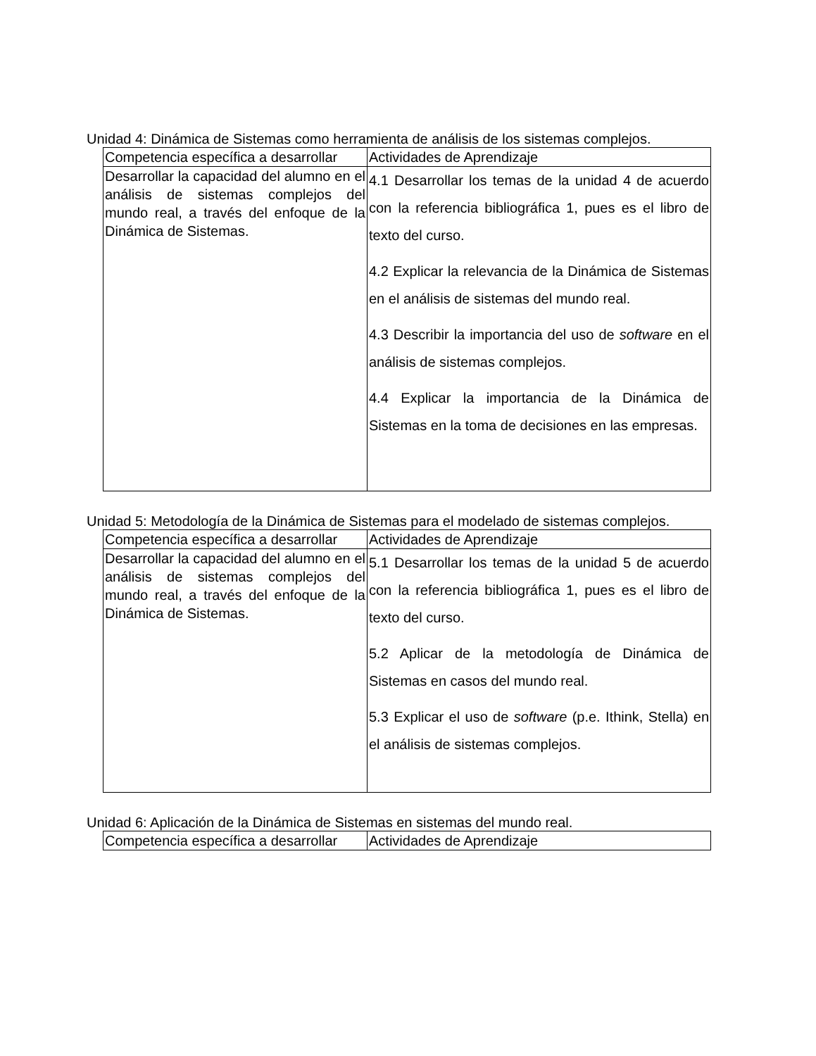Unidad 4: Dinámica de Sistemas como herramienta de análisis de los sistemas complejos.
| Competencia específica a desarrollar | Actividades de Aprendizaje |
| Desarrollar la capacidad del alumno en el análisis de sistemas complejos del mundo real, a través del enfoque de la Dinámica de Sistemas. | 4.1 Desarrollar los temas de la unidad 4 de acuerdo con la referencia bibliográfica 1, pues es el libro de texto del curso. 4.2 Explicar la relevancia de la Dinámica de Sistemas en el análisis de sistemas del mundo real. 4.3 Describir la importancia del uso de software en el análisis de sistemas complejos. 4.4 Explicar la importancia de la Dinámica de Sistemas en la toma de decisiones en las empresas. |
Unidad 5: Metodología de la Dinámica de Sistemas para el modelado de sistemas complejos.
| Competencia específica a desarrollar | Actividades de Aprendizaje |
| Desarrollar la capacidad del alumno en el análisis de sistemas complejos del mundo real, a través del enfoque de la Dinámica de Sistemas. | 5.1 Desarrollar los temas de la unidad 5 de acuerdo con la referencia bibliográfica 1, pues es el libro de texto del curso. 5.2 Aplicar de la metodología de Dinámica de Sistemas en casos del mundo real. 5.3 Explicar el uso de software (p.e. Ithink, Stella) en el análisis de sistemas complejos. |
Unidad 6: Aplicación de la Dinámica de Sistemas en sistemas del mundo real.
| Competencia específica a desarrollar | Actividades de Aprendizaje |